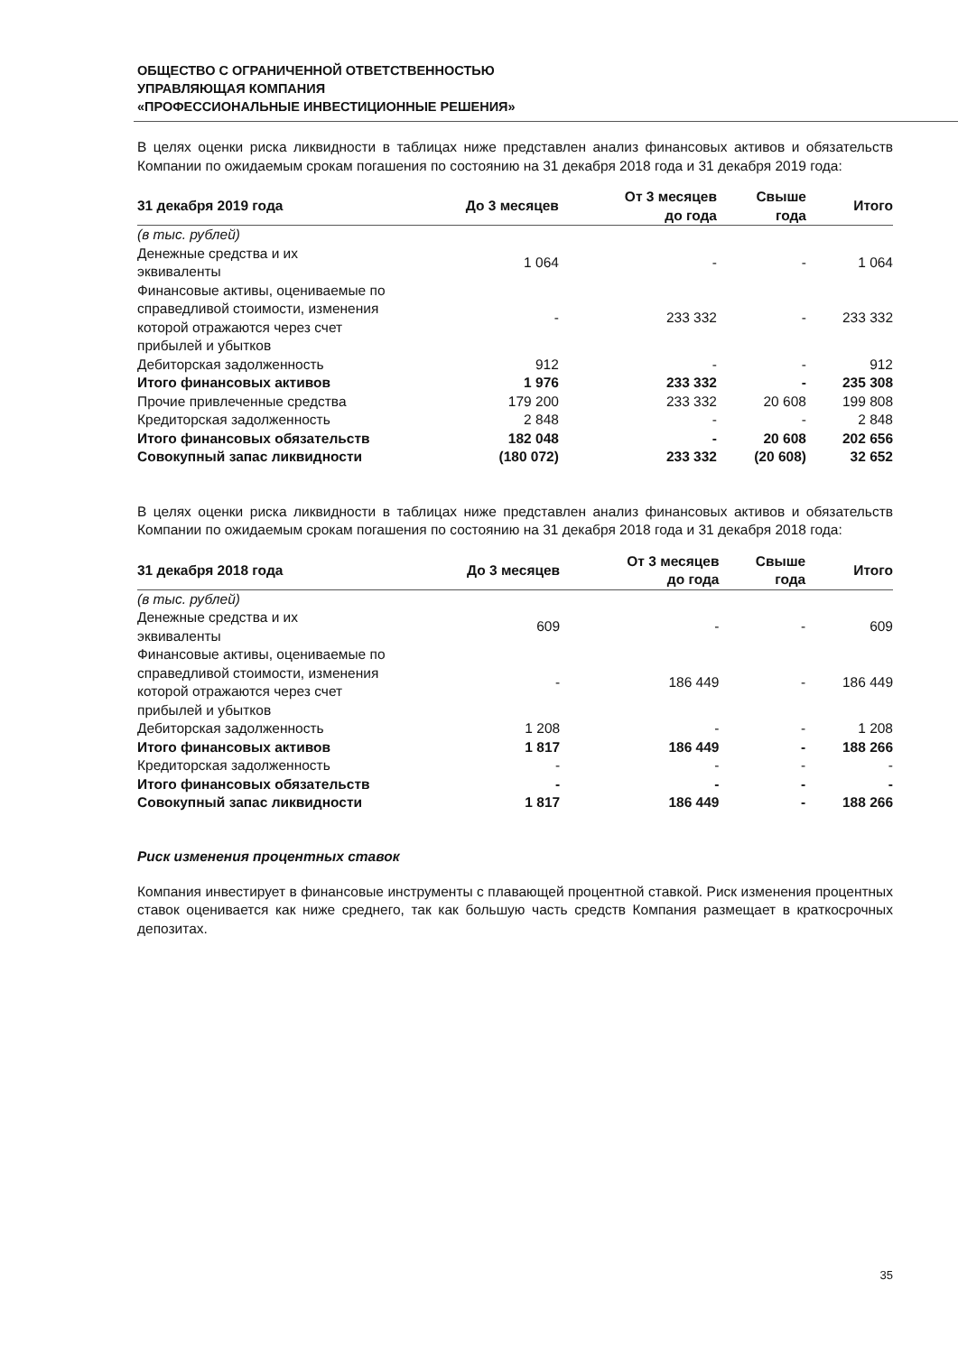ОБЩЕСТВО С ОГРАНИЧЕННОЙ ОТВЕТСТВЕННОСТЬЮ
УПРАВЛЯЮЩАЯ КОМПАНИЯ
«ПРОФЕССИОНАЛЬНЫЕ ИНВЕСТИЦИОННЫЕ РЕШЕНИЯ»
В целях оценки риска ликвидности в таблицах ниже представлен анализ финансовых активов и обязательств Компании по ожидаемым срокам погашения по состоянию на 31 декабря 2018 года и 31 декабря 2019 года:
| 31 декабря 2019 года | До 3 месяцев | От 3 месяцев до года | Свыше года | Итого |
| --- | --- | --- | --- | --- |
| (в тыс. рублей) | | | | |
| Денежные средства и их эквиваленты | 1 064 | - | - | 1 064 |
| Финансовые активы, оцениваемые по справедливой стоимости, изменения которой отражаются через счет прибылей и убытков | - | 233 332 | - | 233 332 |
| Дебиторская задолженность | 912 | - | - | 912 |
| Итого финансовых активов | 1 976 | 233 332 | - | 235 308 |
| Прочие привлеченные средства | 179 200 | 233 332 | 20 608 | 199 808 |
| Кредиторская задолженность | 2 848 | - | - | 2 848 |
| Итого финансовых обязательств | 182 048 | - | 20 608 | 202 656 |
| Совокупный запас ликвидности | (180 072) | 233 332 | (20 608) | 32 652 |
В целях оценки риска ликвидности в таблицах ниже представлен анализ финансовых активов и обязательств Компании по ожидаемым срокам погашения по состоянию на 31 декабря 2018 года и 31 декабря 2018 года:
| 31 декабря 2018 года | До 3 месяцев | От 3 месяцев до года | Свыше года | Итого |
| --- | --- | --- | --- | --- |
| (в тыс. рублей) | | | | |
| Денежные средства и их эквиваленты | 609 | - | - | 609 |
| Финансовые активы, оцениваемые по справедливой стоимости, изменения которой отражаются через счет прибылей и убытков | - | 186 449 | - | 186 449 |
| Дебиторская задолженность | 1 208 | - | - | 1 208 |
| Итого финансовых активов | 1 817 | 186 449 | - | 188 266 |
| Кредиторская задолженность | - | - | - | - |
| Итого финансовых обязательств | - | - | - | - |
| Совокупный запас ликвидности | 1 817 | 186 449 | - | 188 266 |
Риск изменения процентных ставок
Компания инвестирует в финансовые инструменты с плавающей процентной ставкой. Риск изменения процентных ставок оценивается как ниже среднего, так как большую часть средств Компания размещает в краткосрочных депозитах.
35